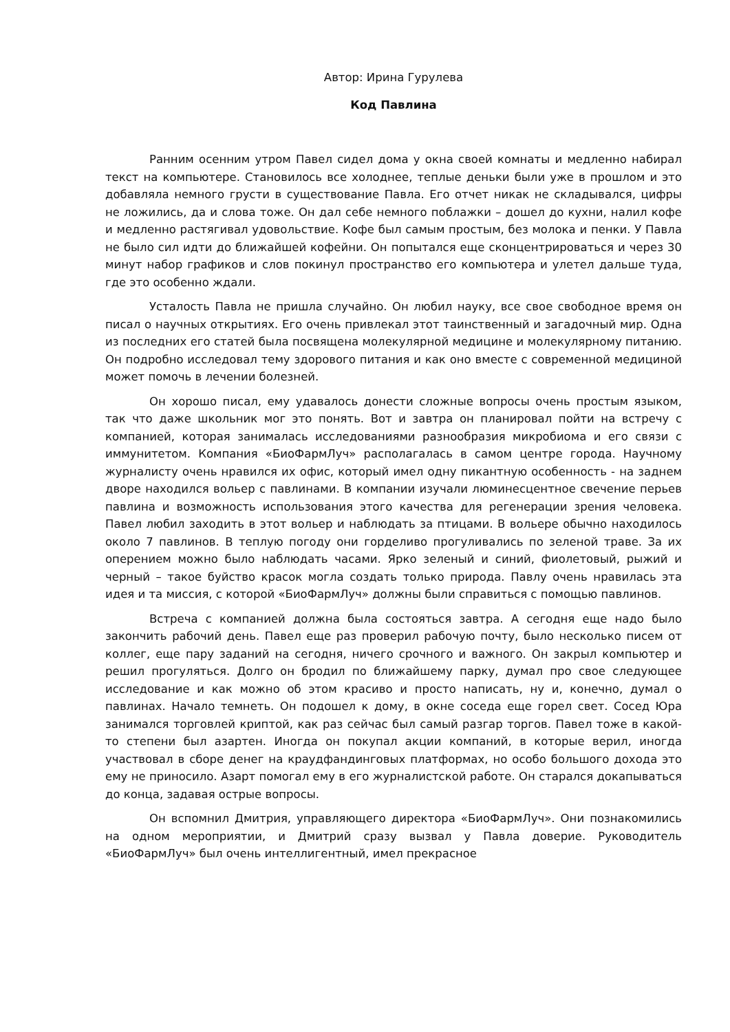Автор: Ирина Гурулева
Код Павлина
Ранним осенним утром Павел сидел дома у окна своей комнаты и медленно набирал текст на компьютере. Становилось все холоднее, теплые деньки были уже в прошлом и это добавляла немного грусти в существование Павла. Его отчет никак не складывался, цифры не ложились, да и слова тоже. Он дал себе немного поблажки – дошел до кухни, налил кофе и медленно растягивал удовольствие. Кофе был самым простым, без молока и пенки. У Павла не было сил идти до ближайшей кофейни. Он попытался еще сконцентрироваться и через 30 минут набор графиков и слов покинул пространство его компьютера и улетел дальше туда, где это особенно ждали.
Усталость Павла не пришла случайно. Он любил науку, все свое свободное время он писал о научных открытиях. Его очень привлекал этот таинственный и загадочный мир. Одна из последних его статей была посвящена молекулярной медицине и молекулярному питанию. Он подробно исследовал тему здорового питания и как оно вместе с современной медициной может помочь в лечении болезней.
Он хорошо писал, ему удавалось донести сложные вопросы очень простым языком, так что даже школьник мог это понять. Вот и завтра он планировал пойти на встречу с компанией, которая занималась исследованиями разнообразия микробиома и его связи с иммунитетом. Компания «БиоФармЛуч» располагалась в самом центре города. Научному журналисту очень нравился их офис, который имел одну пикантную особенность - на заднем дворе находился вольер с павлинами. В компании изучали люминесцентное свечение перьев павлина и возможность использования этого качества для регенерации зрения человека. Павел любил заходить в этот вольер и наблюдать за птицами. В вольере обычно находилось около 7 павлинов. В теплую погоду они горделиво прогуливались по зеленой траве. За их оперением можно было наблюдать часами. Ярко зеленый и синий, фиолетовый, рыжий и черный – такое буйство красок могла создать только природа. Павлу очень нравилась эта идея и та миссия, с которой «БиоФармЛуч» должны были справиться с помощью павлинов.
Встреча с компанией должна была состояться завтра. А сегодня еще надо было закончить рабочий день. Павел еще раз проверил рабочую почту, было несколько писем от коллег, еще пару заданий на сегодня, ничего срочного и важного. Он закрыл компьютер и решил прогуляться. Долго он бродил по ближайшему парку, думал про свое следующее исследование и как можно об этом красиво и просто написать, ну и, конечно, думал о павлинах. Начало темнеть. Он подошел к дому, в окне соседа еще горел свет. Сосед Юра занимался торговлей криптой, как раз сейчас был самый разгар торгов. Павел тоже в какой-то степени был азартен. Иногда он покупал акции компаний, в которые верил, иногда участвовал в сборе денег на краудфандинговых платформах, но особо большого дохода это ему не приносило. Азарт помогал ему в его журналистской работе. Он старался докапываться до конца, задавая острые вопросы.
Он вспомнил Дмитрия, управляющего директора «БиоФармЛуч». Они познакомились на одном мероприятии, и Дмитрий сразу вызвал у Павла доверие. Руководитель «БиоФармЛуч» был очень интеллигентный, имел прекрасное